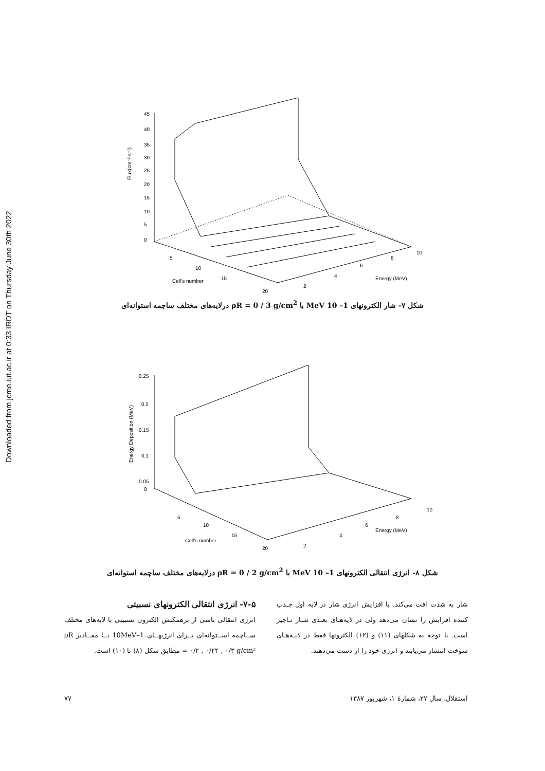Downloaded from jcme.iut.ac.ir at 0:33 IRDT on Thursday June 30th 2022
45
40
35
30
25
20
15
10
5
0
5
10
15
20
2
4
6
8
10
Cell's number
Energy (MeV)
Flux(cm⁻² s⁻¹)
شکل ۷- شار الکترونهای MeV 10 –1 با ρR = 0 / 3 g/cm<sup>2</sup> درلایه‌های مختلف ساچمه استوانه‌ای
0.25
0.2
0.15
0.1
0.05
0
5
10
15
20
2
4
6
8
10
Cell's number
Energy (MeV)
Energy Deposition (MeV)
شکل ۸- انرژی انتقالی الکترونهای MeV 10 –1 با ρR = 0 / 2 g/cm<sup>2</sup> درلایه‌های مختلف ساچمه استوانه‌ای
شار به شدت افت می‌کند. با افزایش انرژی شار در لایه اول جـذب کننده افزایش را نشان می‌دهد ولی در لایه‌هـای بعـدی شـار نـاچیز است. با توجه به شکلهای (۱۱) و (۱۲) الکترونها فقط در لایـه‌هـای سوخت انتشار می‌یابند و انرژی خود را از دست می‌دهند.
۷-۵- انرژی انتقالی الکترونهای نسبیتی
انرژی انتقالی ناشی از برهمکنش الکترون نسبیتی با لایه‌های مختلف ســاچمه اســتوانه‌ای بــرای انرژیهــای 1–10MeV بــا مقــادیر ρR = ۰/۲ , ۰/۲۴ , ۰/۳ g/cm² مطابق شکل (۸) تا (۱۰) است.
استقلال، سال ۲۷، شمارهٔ ۱، شهریور ۱۳۸۷ ۷۷